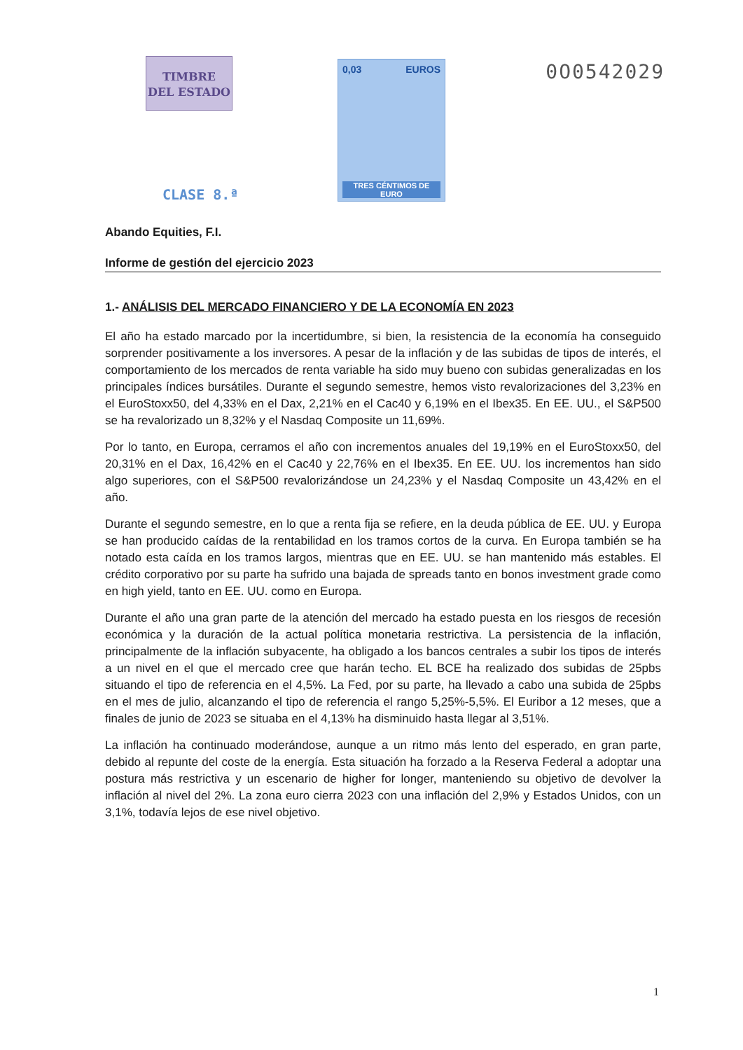TIMBRE
DEL ESTADO
CLASE 8.ª
0,03 EUROS
TRES CÉNTIMOS DE EURO
0O0542029
Abando Equities, F.I.
Informe de gestión del ejercicio 2023
1.- ANÁLISIS DEL MERCADO FINANCIERO Y DE LA ECONOMÍA EN 2023
El año ha estado marcado por la incertidumbre, si bien, la resistencia de la economía ha conseguido sorprender positivamente a los inversores. A pesar de la inflación y de las subidas de tipos de interés, el comportamiento de los mercados de renta variable ha sido muy bueno con subidas generalizadas en los principales índices bursátiles. Durante el segundo semestre, hemos visto revalorizaciones del 3,23% en el EuroStoxx50, del 4,33% en el Dax, 2,21% en el Cac40 y 6,19% en el Ibex35. En EE. UU., el S&P500 se ha revalorizado un 8,32% y el Nasdaq Composite un 11,69%.
Por lo tanto, en Europa, cerramos el año con incrementos anuales del 19,19% en el EuroStoxx50, del 20,31% en el Dax, 16,42% en el Cac40 y 22,76% en el Ibex35. En EE. UU. los incrementos han sido algo superiores, con el S&P500 revalorizándose un 24,23% y el Nasdaq Composite un 43,42% en el año.
Durante el segundo semestre, en lo que a renta fija se refiere, en la deuda pública de EE. UU. y Europa se han producido caídas de la rentabilidad en los tramos cortos de la curva. En Europa también se ha notado esta caída en los tramos largos, mientras que en EE. UU. se han mantenido más estables. El crédito corporativo por su parte ha sufrido una bajada de spreads tanto en bonos investment grade como en high yield, tanto en EE. UU. como en Europa.
Durante el año una gran parte de la atención del mercado ha estado puesta en los riesgos de recesión económica y la duración de la actual política monetaria restrictiva. La persistencia de la inflación, principalmente de la inflación subyacente, ha obligado a los bancos centrales a subir los tipos de interés a un nivel en el que el mercado cree que harán techo. EL BCE ha realizado dos subidas de 25pbs situando el tipo de referencia en el 4,5%. La Fed, por su parte, ha llevado a cabo una subida de 25pbs en el mes de julio, alcanzando el tipo de referencia el rango 5,25%-5,5%. El Euribor a 12 meses, que a finales de junio de 2023 se situaba en el 4,13% ha disminuido hasta llegar al 3,51%.
La inflación ha continuado moderándose, aunque a un ritmo más lento del esperado, en gran parte, debido al repunte del coste de la energía. Esta situación ha forzado a la Reserva Federal a adoptar una postura más restrictiva y un escenario de higher for longer, manteniendo su objetivo de devolver la inflación al nivel del 2%. La zona euro cierra 2023 con una inflación del 2,9% y Estados Unidos, con un 3,1%, todavía lejos de ese nivel objetivo.
1